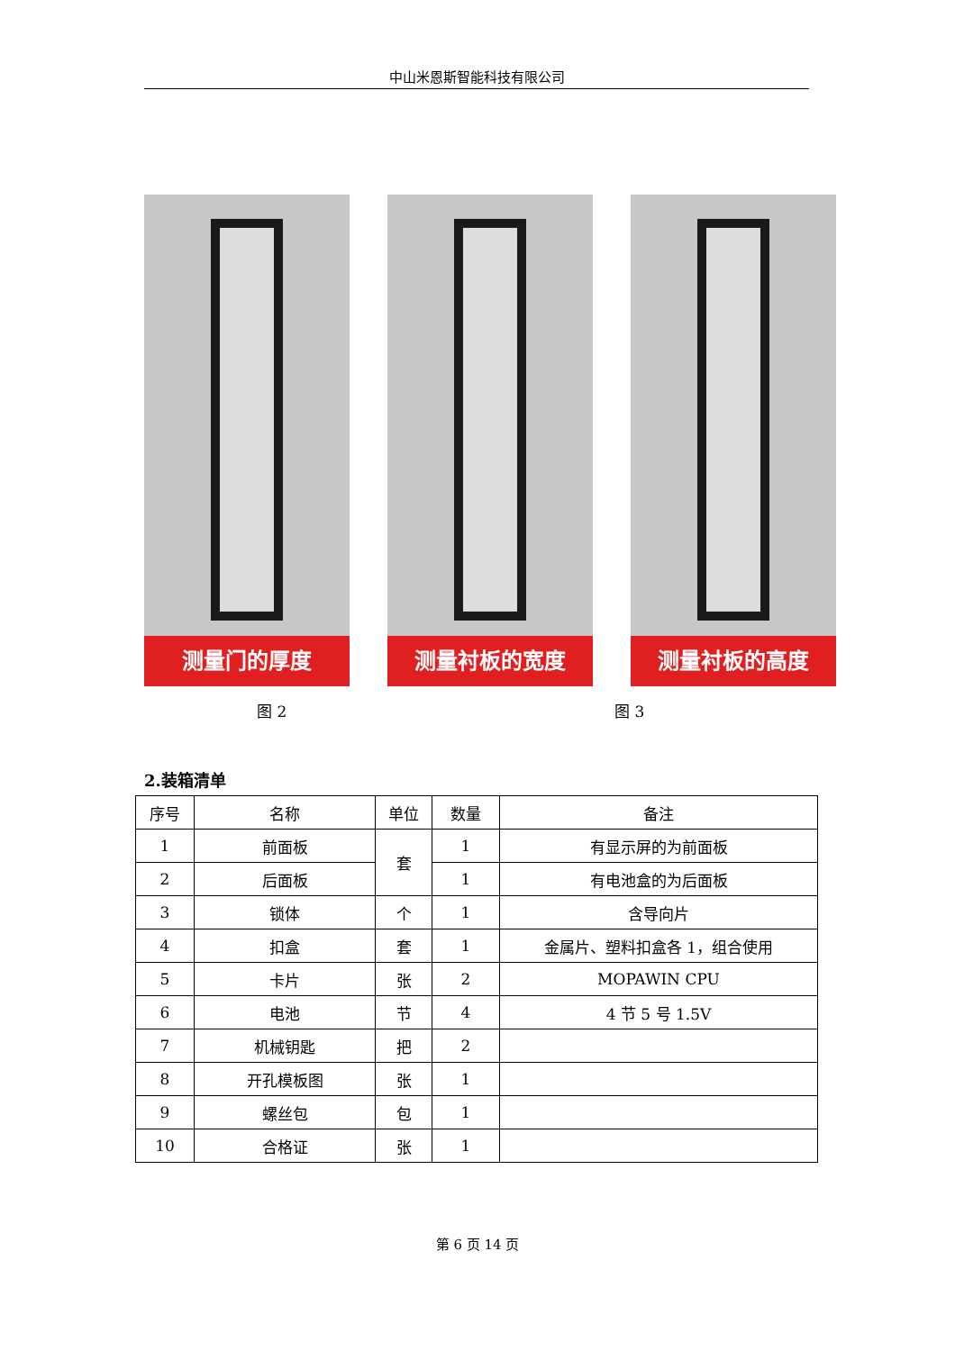中山米恩斯智能科技有限公司
测量门的厚度
测量衬板的宽度
测量衬板的高度
图 2 图 3
2.装箱清单
| 序号 | 名称 | 单位 | 数量 | 备注 |
| --- | --- | --- | --- | --- |
| 1 | 前面板 | 套 | 1 | 有显示屏的为前面板 |
| 2 | 后面板 | | 1 | 有电池盒的为后面板 |
| 3 | 锁体 | 个 | 1 | 含导向片 |
| 4 | 扣盒 | 套 | 1 | 金属片、塑料扣盒各 1，组合使用 |
| 5 | 卡片 | 张 | 2 | MOPAWIN CPU |
| 6 | 电池 | 节 | 4 | 4 节 5 号 1.5V |
| 7 | 机械钥匙 | 把 | 2 | |
| 8 | 开孔模板图 | 张 | 1 | |
| 9 | 螺丝包 | 包 | 1 | |
| 10 | 合格证 | 张 | 1 | |
第 6 页 14 页